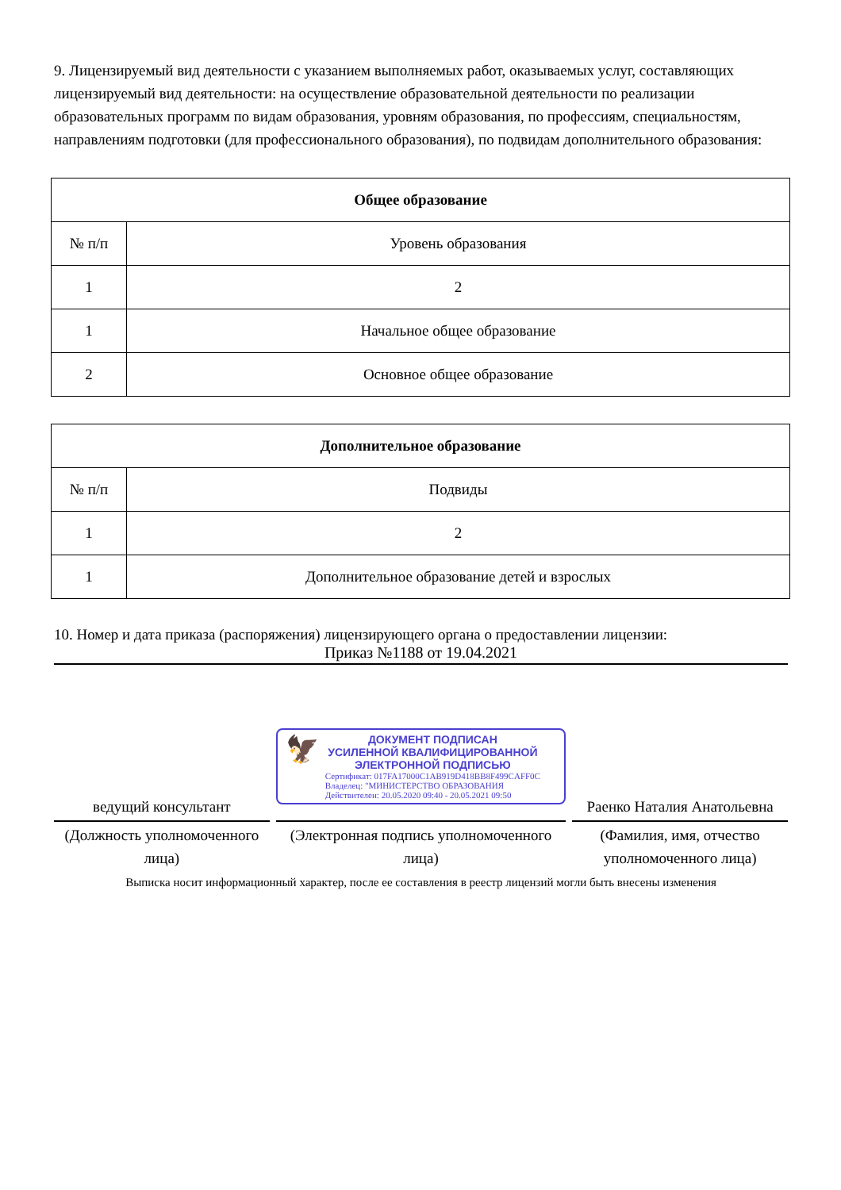9. Лицензируемый вид деятельности с указанием выполняемых работ, оказываемых услуг, составляющих лицензируемый вид деятельности: на осуществление образовательной деятельности по реализации образовательных программ по видам образования, уровням образования, по профессиям, специальностям, направлениям подготовки (для профессионального образования), по подвидам дополнительного образования:
| Общее образование | |
| --- | --- |
| № п/п | Уровень образования |
| 1 | 2 |
| 1 | Начальное общее образование |
| 2 | Основное общее образование |
| Дополнительное образование | |
| --- | --- |
| № п/п | Подвиды |
| 1 | 2 |
| 1 | Дополнительное образование детей и взрослых |
10. Номер и дата приказа (распоряжения) лицензирующего органа о предоставлении лицензии:
Приказ №1188 от 19.04.2021
ведущий консультант
(Должность уполномоченного лица)
🦅
ДОКУМЕНТ ПОДПИСАН
УСИЛЕННОЙ КВАЛИФИЦИРОВАННОЙ
ЭЛЕКТРОННОЙ ПОДПИСЬЮ
Сертификат: 017FA17000C1AB919D418BB8F499CAFF0C
Владелец: "МИНИСТЕРСТВО ОБРАЗОВАНИЯ
Действителен: 20.05.2020 09:40 - 20.05.2021 09:50
(Электронная подпись уполномоченного лица)
Раенко Наталия Анатольевна
(Фамилия, имя, отчество уполномоченного лица)
Выписка носит информационный характер, после ее составления в реестр лицензий могли быть внесены изменения